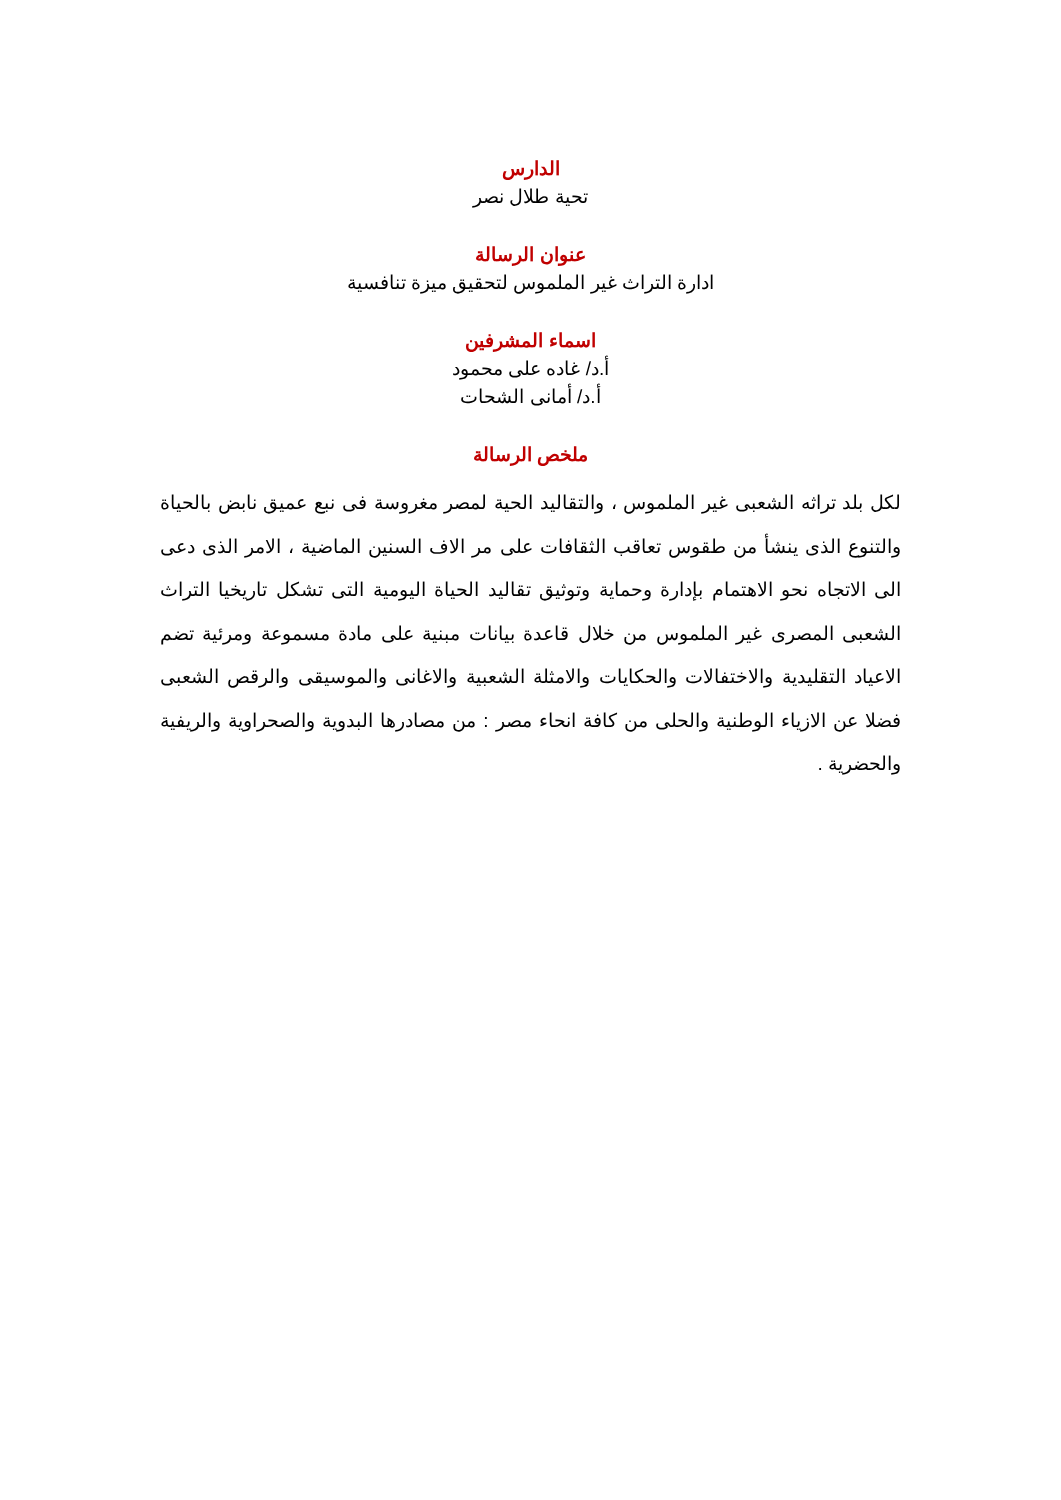الدارس
تحية طلال نصر
عنوان الرسالة
ادارة التراث غير الملموس لتحقيق ميزة تنافسية
اسماء المشرفين
أ.د/ غاده على محمود
أ.د/ أمانى الشحات
ملخص الرسالة
لكل بلد تراثه الشعبى غير الملموس ، والتقاليد الحية لمصر مغروسة فى نبع عميق نابض بالحياة والتنوع الذى ينشأ من طقوس تعاقب الثقافات على مر الاف السنين الماضية ، الامر الذى دعى الى الاتجاه نحو الاهتمام بإدارة وحماية وتوثيق تقاليد الحياة اليومية التى تشكل تاريخيا التراث الشعبى المصرى غير الملموس من خلال قاعدة بيانات مبنية على مادة مسموعة ومرئية تضم الاعياد التقليدية والاختفالات والحكايات والامثلة الشعبية والاغانى والموسيقى والرقص الشعبى فضلا عن الازياء الوطنية والحلى من كافة انحاء مصر : من مصادرها البدوية والصحراوية والريفية والحضرية .